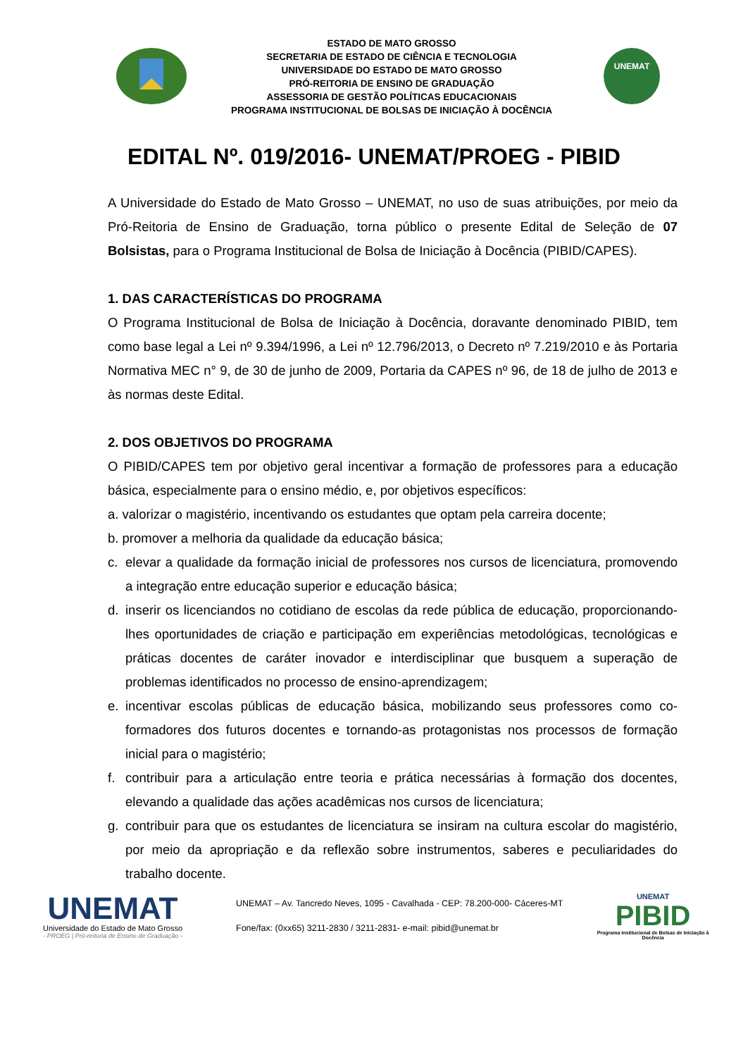ESTADO DE MATO GROSSO
SECRETARIA DE ESTADO DE CIÊNCIA E TECNOLOGIA
UNIVERSIDADE DO ESTADO DE MATO GROSSO
PRÓ-REITORIA DE ENSINO DE GRADUAÇÃO
ASSESSORIA DE GESTÃO POLÍTICAS EDUCACIONAIS
PROGRAMA INSTITUCIONAL DE BOLSAS DE INICIAÇÃO À DOCÊNCIA
UNEMAT
EDITAL Nº. 019/2016- UNEMAT/PROEG - PIBID
A Universidade do Estado de Mato Grosso – UNEMAT, no uso de suas atribuições, por meio da Pró-Reitoria de Ensino de Graduação, torna público o presente Edital de Seleção de 07 Bolsistas, para o Programa Institucional de Bolsa de Iniciação à Docência (PIBID/CAPES).
1. DAS CARACTERÍSTICAS DO PROGRAMA
O Programa Institucional de Bolsa de Iniciação à Docência, doravante denominado PIBID, tem como base legal a Lei nº 9.394/1996, a Lei nº 12.796/2013, o Decreto nº 7.219/2010 e às Portaria Normativa MEC n° 9, de 30 de junho de 2009, Portaria da CAPES nº 96, de 18 de julho de 2013 e às normas deste Edital.
2. DOS OBJETIVOS DO PROGRAMA
O PIBID/CAPES tem por objetivo geral incentivar a formação de professores para a educação básica, especialmente para o ensino médio, e, por objetivos específicos:
a. valorizar o magistério, incentivando os estudantes que optam pela carreira docente;
b. promover a melhoria da qualidade da educação básica;
c. elevar a qualidade da formação inicial de professores nos cursos de licenciatura, promovendo a integração entre educação superior e educação básica;
d. inserir os licenciandos no cotidiano de escolas da rede pública de educação, proporcionando-lhes oportunidades de criação e participação em experiências metodológicas, tecnológicas e práticas docentes de caráter inovador e interdisciplinar que busquem a superação de problemas identificados no processo de ensino-aprendizagem;
e. incentivar escolas públicas de educação básica, mobilizando seus professores como co-formadores dos futuros docentes e tornando-as protagonistas nos processos de formação inicial para o magistério;
f. contribuir para a articulação entre teoria e prática necessárias à formação dos docentes, elevando a qualidade das ações acadêmicas nos cursos de licenciatura;
g. contribuir para que os estudantes de licenciatura se insiram na cultura escolar do magistério, por meio da apropriação e da reflexão sobre instrumentos, saberes e peculiaridades do trabalho docente.
UNEMAT
Universidade do Estado de Mato Grosso
- PROEG | Pró-reitoria de Ensino de Graduação -
UNEMAT – Av. Tancredo Neves, 1095 - Cavalhada - CEP: 78.200-000- Cáceres-MT
Fone/fax: (0xx65) 3211-2830 / 3211-2831- e-mail: pibid@unemat.br
UNEMAT
PIBID
Programa Institucional de Bolsas de Iniciação à Docência